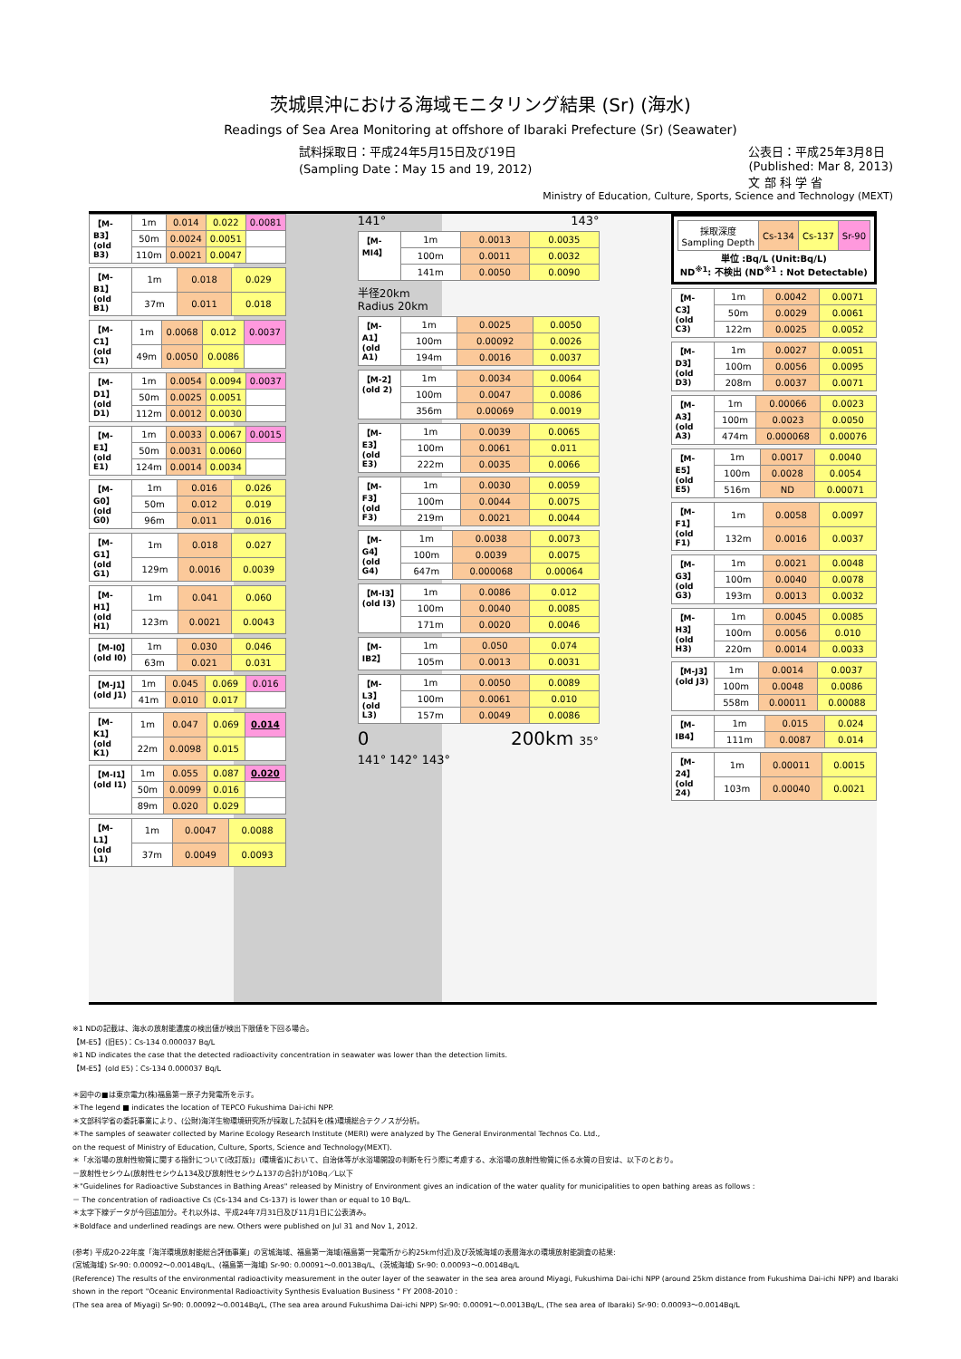茨城県沖における海域モニタリング結果 (Sr) (海水)
Readings of Sea Area Monitoring at offshore of Ibaraki Prefecture (Sr) (Seawater)
試料採取日：平成24年5月15日及び19日
(Sampling Date：May 15 and 19, 2012)
公表日：平成25年3月8日
(Published: Mar 8, 2013)
文 部 科 学 省
Ministry of Education, Culture, Sports, Science and Technology (MEXT)
| 【M-B3】(old B3) | 1m | 0.014 | 0.022 | 0.0081 |
| | 50m | 0.0024 | 0.0051 | |
| | 110m | 0.0021 | 0.0047 | |
| 【M-B1】(old B1) | 1m | 0.018 | 0.029 |
| | 37m | 0.011 | 0.018 |
| 【M-C1】(old C1) | 1m | 0.0068 | 0.012 | 0.0037 |
| | 49m | 0.0050 | 0.0086 | |
| 【M-D1】(old D1) | 1m | 0.0054 | 0.0094 | 0.0037 |
| | 50m | 0.0025 | 0.0051 | |
| | 112m | 0.0012 | 0.0030 | |
| 【M-E1】(old E1) | 1m | 0.0033 | 0.0067 | 0.0015 |
| | 50m | 0.0031 | 0.0060 | |
| | 124m | 0.0014 | 0.0034 | |
| 【M-G0】(old G0) | 1m | 0.016 | 0.026 |
| | 50m | 0.012 | 0.019 |
| | 96m | 0.011 | 0.016 |
| 【M-G1】(old G1) | 1m | 0.018 | 0.027 |
| | 129m | 0.0016 | 0.0039 |
| 【M-H1】(old H1) | 1m | 0.041 | 0.060 |
| | 123m | 0.0021 | 0.0043 |
| 【M-I0】(old I0) | 1m | 0.030 | 0.046 |
| | 63m | 0.021 | 0.031 |
| 【M-J1】(old J1) | 1m | 0.045 | 0.069 | 0.016 |
| | 41m | 0.010 | 0.017 | |
| 【M-K1】(old K1) | 1m | 0.047 | 0.069 | 0.014 |
| | 22m | 0.0098 | 0.015 | |
| 【M-I1】(old I1) | 1m | 0.055 | 0.087 | 0.020 |
| | 50m | 0.0099 | 0.016 | |
| | 89m | 0.020 | 0.029 | |
| 【M-L1】(old L1) | 1m | 0.0047 | 0.0088 |
| | 37m | 0.0049 | 0.0093 |
141° 143°
| 【M-MI4】 | 1m | 0.0013 | 0.0035 |
| | 100m | 0.0011 | 0.0032 |
| | 141m | 0.0050 | 0.0090 |
半径20km
Radius 20km
| 【M-A1】(old A1) | 1m | 0.0025 | 0.0050 |
| | 100m | 0.00092 | 0.0026 |
| | 194m | 0.0016 | 0.0037 |
| 【M-2】(old 2) | 1m | 0.0034 | 0.0064 |
| | 100m | 0.0047 | 0.0086 |
| | 356m | 0.00069 | 0.0019 |
| 【M-E3】(old E3) | 1m | 0.0039 | 0.0065 |
| | 100m | 0.0061 | 0.011 |
| | 222m | 0.0035 | 0.0066 |
| 【M-F3】(old F3) | 1m | 0.0030 | 0.0059 |
| | 100m | 0.0044 | 0.0075 |
| | 219m | 0.0021 | 0.0044 |
| 【M-G4】(old G4) | 1m | 0.0038 | 0.0073 |
| | 100m | 0.0039 | 0.0075 |
| | 647m | 0.000068 | 0.00064 |
| 【M-I3】(old I3) | 1m | 0.0086 | 0.012 |
| | 100m | 0.0040 | 0.0085 |
| | 171m | 0.0020 | 0.0046 |
| 【M-IB2】 | 1m | 0.050 | 0.074 |
| | 105m | 0.0013 | 0.0031 |
| 【M-L3】(old L3) | 1m | 0.0050 | 0.0089 |
| | 100m | 0.0061 | 0.010 |
| | 157m | 0.0049 | 0.0086 |
0 200km 35°
141° 142° 143°
| 採取深度 Sampling Depth | Cs-134 | Cs-137 | Sr-90 |
単位 :Bq/L (Unit:Bq/L)
ND<sup>※1</sup>: 不検出 (ND<sup>※1</sup> : Not Detectable)
| 【M-C3】(old C3) | 1m | 0.0042 | 0.0071 |
| | 50m | 0.0029 | 0.0061 |
| | 122m | 0.0025 | 0.0052 |
| 【M-D3】(old D3) | 1m | 0.0027 | 0.0051 |
| | 100m | 0.0056 | 0.0095 |
| | 208m | 0.0037 | 0.0071 |
| 【M-A3】(old A3) | 1m | 0.00066 | 0.0023 |
| | 100m | 0.0023 | 0.0050 |
| | 474m | 0.000068 | 0.00076 |
| 【M-E5】(old E5) | 1m | 0.0017 | 0.0040 |
| | 100m | 0.0028 | 0.0054 |
| | 516m | ND | 0.00071 |
| 【M-F1】(old F1) | 1m | 0.0058 | 0.0097 |
| | 132m | 0.0016 | 0.0037 |
| 【M-G3】(old G3) | 1m | 0.0021 | 0.0048 |
| | 100m | 0.0040 | 0.0078 |
| | 193m | 0.0013 | 0.0032 |
| 【M-H3】(old H3) | 1m | 0.0045 | 0.0085 |
| | 100m | 0.0056 | 0.010 |
| | 220m | 0.0014 | 0.0033 |
| 【M-J3】(old J3) | 1m | 0.0014 | 0.0037 |
| | 100m | 0.0048 | 0.0086 |
| | 558m | 0.00011 | 0.00088 |
| 【M-IB4】 | 1m | 0.015 | 0.024 |
| | 111m | 0.0087 | 0.014 |
| 【M-24】(old 24) | 1m | 0.00011 | 0.0015 |
| | 103m | 0.00040 | 0.0021 |
※1 NDの記載は、海水の放射能濃度の検出値が検出下限値を下回る場合。
【M-E5】(旧E5)：Cs-134 0.000037 Bq/L
※1 ND indicates the case that the detected radioactivity concentration in seawater was lower than the detection limits.
【M-E5】(old E5)：Cs-134 0.000037 Bq/L
＊図中の■は東京電力(株)福島第一原子力発電所を示す。
＊The legend ■ indicates the location of TEPCO Fukushima Dai-ichi NPP.
＊文部科学省の委託事業により、(公財)海洋生物環境研究所が採取した試料を(株)環境総合テクノスが分析。
＊The samples of seawater collected by Marine Ecology Research Institute (MERI) were analyzed by The General Environmental Technos Co. Ltd.,
on the request of Ministry of Education, Culture, Sports, Science and Technology(MEXT).
＊「水浴場の放射性物質に関する指針について(改訂版)」(環境省)において、自治体等が水浴場開設の判断を行う際に考慮する、水浴場の放射性物質に係る水質の目安は、以下のとおり。
－放射性セシウム(放射性セシウム134及び放射性セシウム137の合計)が10Bq／L以下
＊"Guidelines for Radioactive Substances in Bathing Areas" released by Ministry of Environment gives an indication of the water quality for municipalities to open bathing areas as follows :
－ The concentration of radioactive Cs (Cs-134 and Cs-137) is lower than or equal to 10 Bq/L.
＊太字下線データが今回追加分。それ以外は、平成24年7月31日及び11月1日に公表済み。
＊Boldface and underlined readings are new. Others were published on Jul 31 and Nov 1, 2012.
(参考) 平成20-22年度「海洋環境放射能総合評価事業」の宮城海域、福島第一海域(福島第一発電所から約25km付近)及び茨城海域の表層海水の環境放射能調査の結果:
(宮城海域) Sr-90: 0.00092～0.0014Bq/L、(福島第一海域) Sr-90: 0.00091～0.0013Bq/L、(茨城海域) Sr-90: 0.00093～0.0014Bq/L
(Reference) The results of the environmental radioactivity measurement in the outer layer of the seawater in the sea area around Miyagi, Fukushima Dai-ichi NPP (around 25km distance from Fukushima Dai-ichi NPP) and Ibaraki
shown in the report "Oceanic Environmental Radioactivity Synthesis Evaluation Business " FY 2008-2010 :
(The sea area of Miyagi) Sr-90: 0.00092～0.0014Bq/L, (The sea area around Fukushima Dai-ichi NPP) Sr-90: 0.00091～0.0013Bq/L, (The sea area of Ibaraki) Sr-90: 0.00093～0.0014Bq/L